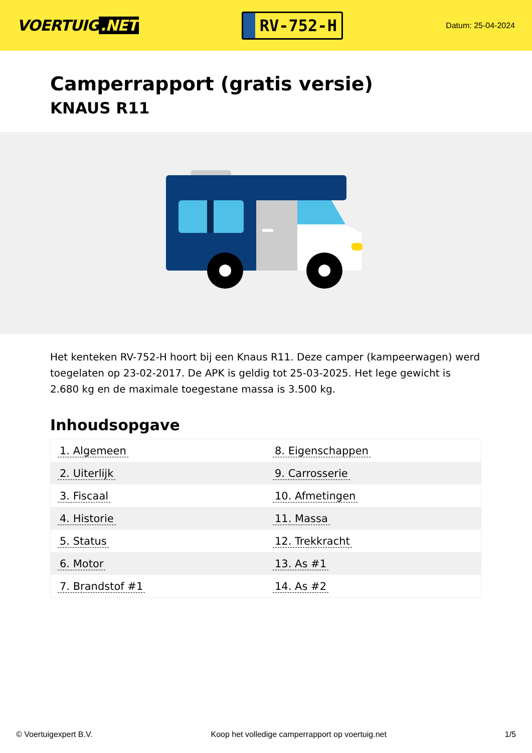VOERTUIG.NET
RV-752-H
Datum: 25-04-2024
Camperrapport (gratis versie)
KNAUS R11
Het kenteken RV-752-H hoort bij een Knaus R11. Deze camper (kampeerwagen) werd toegelaten op 23-02-2017. De APK is geldig tot 25-03-2025. Het lege gewicht is 2.680 kg en de maximale toegestane massa is 3.500 kg.
Inhoudsopgave
| 1. Algemeen | 8. Eigenschappen |
| 2. Uiterlijk | 9. Carrosserie |
| 3. Fiscaal | 10. Afmetingen |
| 4. Historie | 11. Massa |
| 5. Status | 12. Trekkracht |
| 6. Motor | 13. As #1 |
| 7. Brandstof #1 | 14. As #2 |
© Voertuigexpert B.V. Koop het volledige camperrapport op voertuig.net 1/5